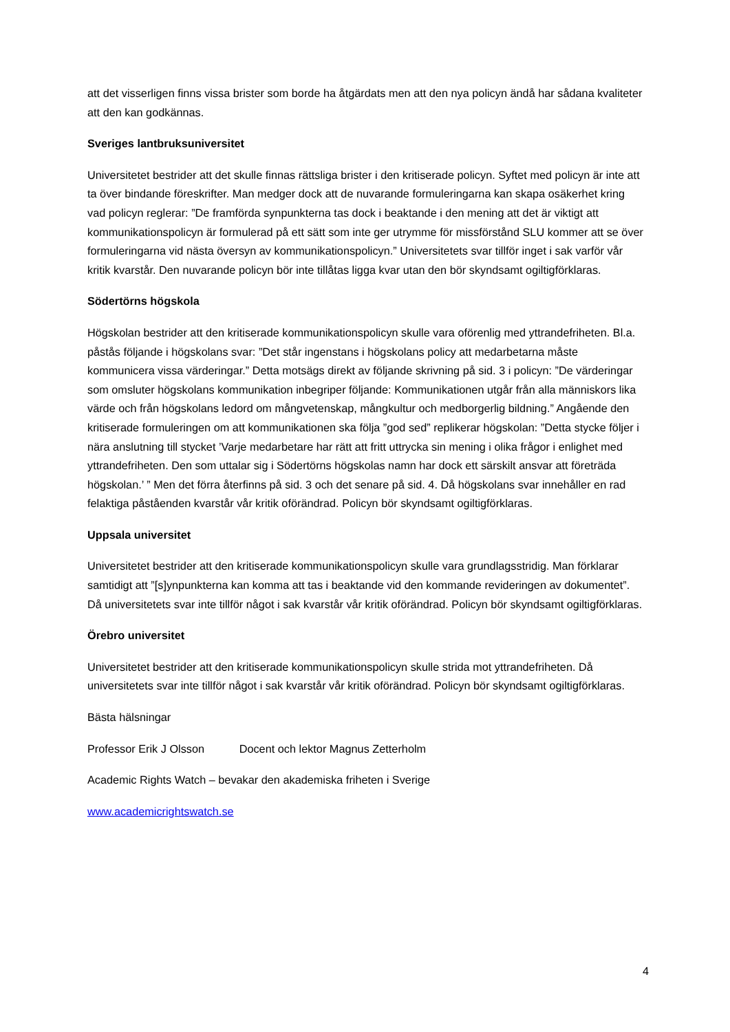att det visserligen finns vissa brister som borde ha åtgärdats men att den nya policyn ändå har sådana kvaliteter att den kan godkännas.
Sveriges lantbruksuniversitet
Universitetet bestrider att det skulle finnas rättsliga brister i den kritiserade policyn. Syftet med policyn är inte att ta över bindande föreskrifter. Man medger dock att de nuvarande formuleringarna kan skapa osäkerhet kring vad policyn reglerar: ”De framförda synpunkterna tas dock i beaktande i den mening att det är viktigt att kommunikationspolicyn är formulerad på ett sätt som inte ger utrymme för missförstånd SLU kommer att se över formuleringarna vid nästa översyn av kommunikationspolicyn.” Universitetets svar tillför inget i sak varför vår kritik kvarstår. Den nuvarande policyn bör inte tillåtas ligga kvar utan den bör skyndsamt ogiltigförklaras.
Södertörns högskola
Högskolan bestrider att den kritiserade kommunikationspolicyn skulle vara oförenlig med yttrandefriheten. Bl.a. påstås följande i högskolans svar: ”Det står ingenstans i högskolans policy att medarbetarna måste kommunicera vissa värderingar.” Detta motsägs direkt av följande skrivning på sid. 3 i policyn: ”De värderingar som omsluter högskolans kommunikation inbegriper följande: Kommunikationen utgår från alla människors lika värde och från högskolans ledord om mångvetenskap, mångkultur och medborgerlig bildning.” Angående den kritiserade formuleringen om att kommunikationen ska följa ”god sed” replikerar högskolan: ”Detta stycke följer i nära anslutning till stycket ’Varje medarbetare har rätt att fritt uttrycka sin mening i olika frågor i enlighet med yttrandefriheten. Den som uttalar sig i Södertörns högskolas namn har dock ett särskilt ansvar att företräda högskolan.’ ” Men det förra återfinns på sid. 3 och det senare på sid. 4. Då högskolans svar innehåller en rad felaktiga påståenden kvarstår vår kritik oförändrad. Policyn bör skyndsamt ogiltigförklaras.
Uppsala universitet
Universitetet bestrider att den kritiserade kommunikationspolicyn skulle vara grundlagsstridig. Man förklarar samtidigt att ”[s]ynpunkterna kan komma att tas i beaktande vid den kommande revideringen av dokumentet”. Då universitetets svar inte tillför något i sak kvarstår vår kritik oförändrad. Policyn bör skyndsamt ogiltigförklaras.
Örebro universitet
Universitetet bestrider att den kritiserade kommunikationspolicyn skulle strida mot yttrandefriheten. Då universitetets svar inte tillför något i sak kvarstår vår kritik oförändrad. Policyn bör skyndsamt ogiltigförklaras.
Bästa hälsningar
Professor Erik J Olsson Docent och lektor Magnus Zetterholm
Academic Rights Watch – bevakar den akademiska friheten i Sverige
www.academicrightswatch.se
4